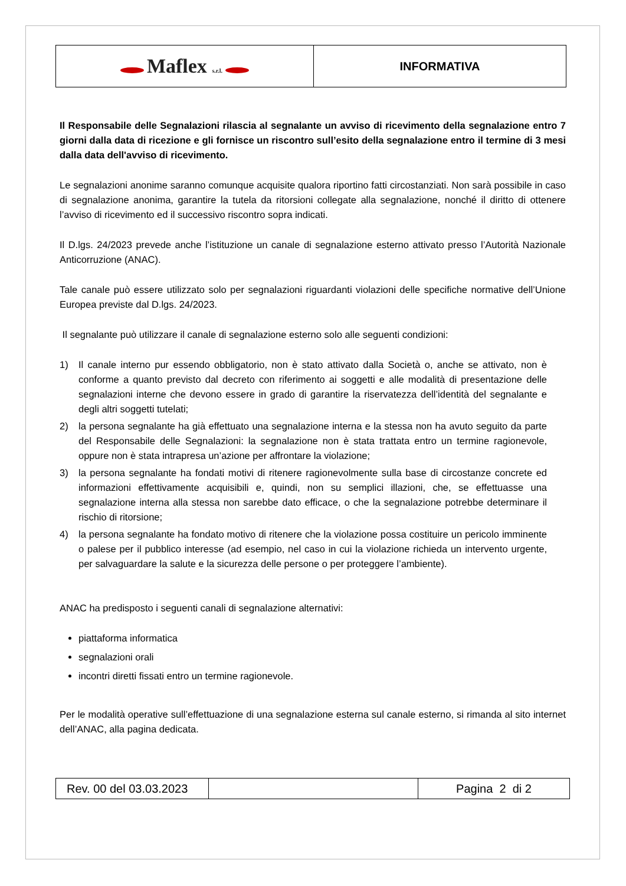| Maflex s.r.l. | INFORMATIVA |
Il Responsabile delle Segnalazioni rilascia al segnalante un avviso di ricevimento della segnalazione entro 7 giorni dalla data di ricezione e gli fornisce un riscontro sull’esito della segnalazione entro il termine di 3 mesi dalla data dell'avviso di ricevimento.
Le segnalazioni anonime saranno comunque acquisite qualora riportino fatti circostanziati. Non sarà possibile in caso di segnalazione anonima, garantire la tutela da ritorsioni collegate alla segnalazione, nonché il diritto di ottenere l’avviso di ricevimento ed il successivo riscontro sopra indicati.
Il D.lgs. 24/2023 prevede anche l’istituzione un canale di segnalazione esterno attivato presso l’Autorità Nazionale Anticorruzione (ANAC).
Tale canale può essere utilizzato solo per segnalazioni riguardanti violazioni delle specifiche normative dell’Unione Europea previste dal D.lgs. 24/2023.
Il segnalante può utilizzare il canale di segnalazione esterno solo alle seguenti condizioni:
1) Il canale interno pur essendo obbligatorio, non è stato attivato dalla Società o, anche se attivato, non è conforme a quanto previsto dal decreto con riferimento ai soggetti e alle modalità di presentazione delle segnalazioni interne che devono essere in grado di garantire la riservatezza dell’identità del segnalante e degli altri soggetti tutelati;
2) la persona segnalante ha già effettuato una segnalazione interna e la stessa non ha avuto seguito da parte del Responsabile delle Segnalazioni: la segnalazione non è stata trattata entro un termine ragionevole, oppure non è stata intrapresa un’azione per affrontare la violazione;
3) la persona segnalante ha fondati motivi di ritenere ragionevolmente sulla base di circostanze concrete ed informazioni effettivamente acquisibili e, quindi, non su semplici illazioni, che, se effettuasse una segnalazione interna alla stessa non sarebbe dato efficace, o che la segnalazione potrebbe determinare il rischio di ritorsione;
4) la persona segnalante ha fondato motivo di ritenere che la violazione possa costituire un pericolo imminente o palese per il pubblico interesse (ad esempio, nel caso in cui la violazione richieda un intervento urgente, per salvaguardare la salute e la sicurezza delle persone o per proteggere l’ambiente).
ANAC ha predisposto i seguenti canali di segnalazione alternativi:
piattaforma informatica
segnalazioni orali
incontri diretti fissati entro un termine ragionevole.
Per le modalità operative sull’effettuazione di una segnalazione esterna sul canale esterno, si rimanda al sito internet dell’ANAC, alla pagina dedicata.
| Rev. 00 del 03.03.2023 | | Pagina 2 di 2 |